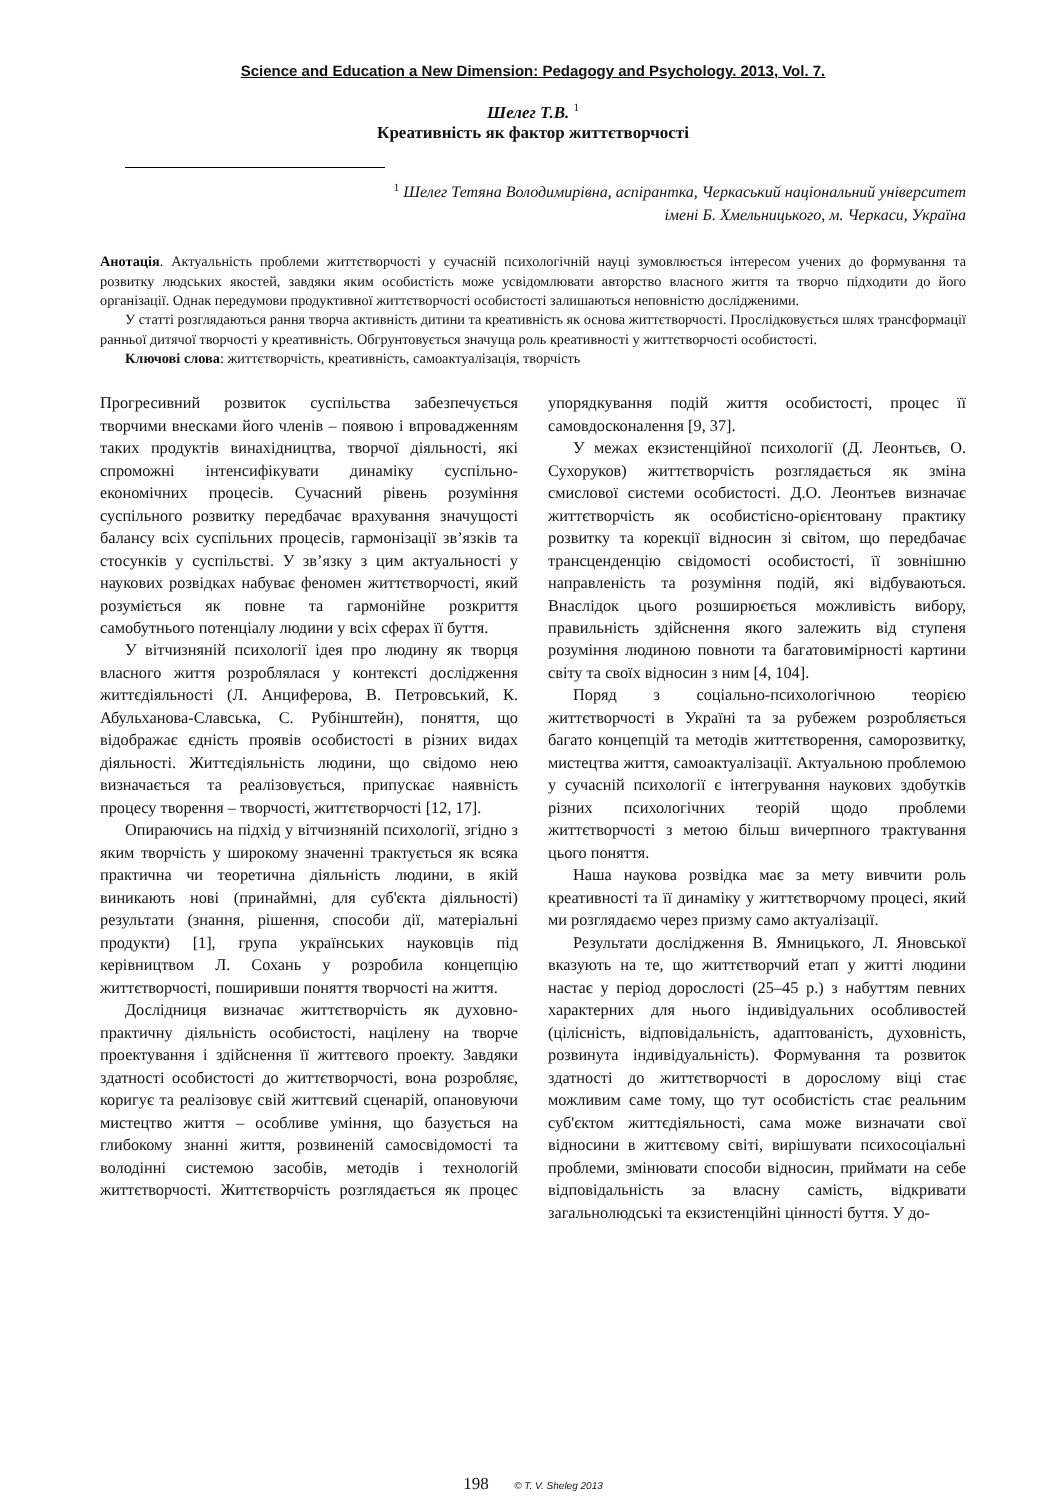Science and Education a New Dimension: Pedagogy and Psychology. 2013, Vol. 7.
Шелег Т.В. <sup>1</sup>
Креативність як фактор життєтворчості
<sup>1</sup> Шелег Тетяна Володимирівна, аспірантка, Черкаський національний університет
імені Б. Хмельницького, м. Черкаси, Україна
Анотація. Актуальність проблеми життєтворчості у сучасній психологічній науці зумовлюється інтересом учених до формування та розвитку людських якостей, завдяки яким особистість може усвідомлювати авторство власного життя та творчо підходити до його організації. Однак передумови продуктивної життєтворчості особистості залишаються неповністю дослідженими.
У статті розглядаються рання творча активність дитини та креативність як основа життєтворчості. Прослідковується шлях трансформації ранньої дитячої творчості у креативність. Обгрунтовується значуща роль креативності у життєтворчості особистості.
Ключові слова: життєтворчість, креативність, самоактуалізація, творчість
Прогресивний розвиток суспільства забезпечується творчими внесками його членів – появою і впровадженням таких продуктів винахідництва, творчої діяльності, які спроможні інтенсифікувати динаміку суспільно-економічних процесів. Сучасний рівень розуміння суспільного розвитку передбачає врахування значущості балансу всіх суспільних процесів, гармонізації зв’язків та стосунків у суспільстві. У зв’язку з цим актуальності у наукових розвідках набуває феномен життєтворчості, який розуміється як повне та гармонійне розкриття самобутнього потенціалу людини у всіх сферах її буття.
У вітчизняній психології ідея про людину як творця власного життя розроблялася у контексті дослідження життєдіяльності (Л. Анциферова, В. Петровський, К. Абульханова-Славська, С. Рубінштейн), поняття, що відображає єдність проявів особистості в різних видах діяльності. Життєдіяльність людини, що свідомо нею визначається та реалізовується, припускає наявність процесу творення – творчості, життєтворчості [12, 17].
Опираючись на підхід у вітчизняній психології, згідно з яким творчість у широкому значенні трактується як всяка практична чи теоретична діяльність людини, в якій виникають нові (принаймні, для суб'єкта діяльності) результати (знання, рішення, способи дії, матеріальні продукти) [1], група українських науковців під керівництвом Л. Сохань у розробила концепцію життєтворчості, поширивши поняття творчості на життя.
Дослідниця визначає життєтворчість як духовно-практичну діяльність особистості, націлену на творче проектування і здійснення її життєвого проекту. Завдяки здатності особистості до життєтворчості, вона розробляє, коригує та реалізовує свій життєвий сценарій, опановуючи мистецтво життя – особливе уміння, що базується на глибокому знанні життя, розвиненій самосвідомості та володінні системою засобів, методів і технологій життєтворчості. Життєтворчість розглядається як процес упорядкування подій життя особистості, процес її самовдосконалення [9, 37].
У межах екзистенційної психології (Д. Леонтьєв, О. Сухоруков) життєтворчість розглядається як зміна смислової системи особистості. Д.О. Леонтьев визначає життєтворчість як особистісно-орієнтовану практику розвитку та корекції відносин зі світом, що передбачає трансценденцію свідомості особистості, її зовнішню направленість та розуміння подій, які відбуваються. Внаслідок цього розширюється можливість вибору, правильність здійснення якого залежить від ступеня розуміння людиною повноти та багатовимірності картини світу та своїх відносин з ним [4, 104].
Поряд з соціально-психологічною теорією життєтворчості в Україні та за рубежем розробляється багато концепцій та методів життєтворення, саморозвитку, мистецтва життя, самоактуалізації. Актуальною проблемою у сучасній психології є інтегрування наукових здобутків різних психологічних теорій щодо проблеми життєтворчості з метою більш вичерпного трактування цього поняття.
Наша наукова розвідка має за мету вивчити роль креативності та її динаміку у життєтворчому процесі, який ми розглядаємо через призму само актуалізації.
Результати дослідження В. Ямницького, Л. Яновської вказують на те, що життєтворчий етап у житті людини настає у період дорослості (25–45 р.) з набуттям певних характерних для нього індивідуальних особливостей (цілісність, відповідальність, адаптованість, духовність, розвинута індивідуальність). Формування та розвиток здатності до життєтворчості в дорослому віці стає можливим саме тому, що тут особистість стає реальним суб'єктом життєдіяльності, сама може визначати свої відносини в життєвому світі, вирішувати психосоціальні проблеми, змінювати способи відносин, приймати на себе відповідальність за власну самість, відкривати загальнолюдські та екзистенційні цінності буття. У до-
198 © T. V. Sheleg 2013